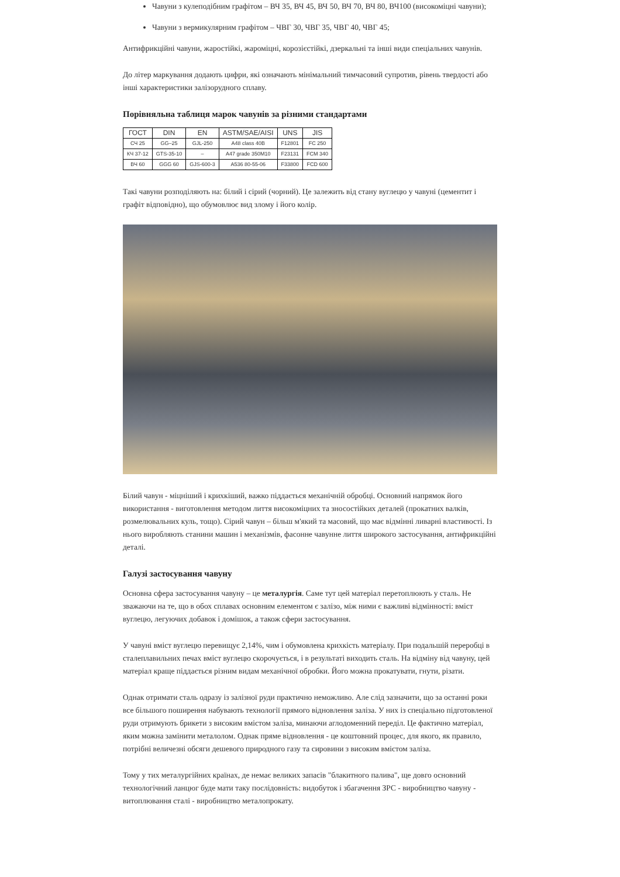Чавуни з кулеподібним графітом – ВЧ 35, ВЧ 45, ВЧ 50, ВЧ 70, ВЧ 80, ВЧ100 (високоміцні чавуни);
Чавуни з вермикулярним графітом – ЧВГ 30, ЧВГ 35, ЧВГ 40, ЧВГ 45;
Антифрикційні чавуни, жаростійкі, жароміцні, корозієстійкі, дзеркальні та інші види спеціальних чавунів.
До літер маркування додають цифри, які означають мінімальний тимчасовий супротив, рівень твердості або інші характеристики залізорудного сплаву.
Порівняльна таблиця марок чавунів за різними стандартами
| ГОСТ | DIN | EN | ASTM/SAE/AISI | UNS | JIS |
| --- | --- | --- | --- | --- | --- |
| СЧ 25 | GG–25 | GJL-250 | A48 class 40B | F12801 | FC 250 |
| КЧ 37-12 | GTS-35-10 | – | A47 grade 350M10 | F23131 | FCM 340 |
| ВЧ 60 | GGG 60 | GJS-600-3 | A536 80-55-06 | F33800 | FCD 600 |
Такі чавуни розподіляють на: білий і сірий (чорний). Це залежить від стану вуглецю у чавуні (цементит і графіт відповідно), що обумовлює вид злому і його колір.
Білий чавун - міцніший і крихкіший, важко піддається механічній обробці. Основний напрямок його використання - виготовлення методом лиття високоміцних та зносостійких деталей (прокатних валків, розмелювальних куль, тощо). Сірий чавун – більш м'який та масовий, що має відмінні ливарні властивості. Із нього виробляють станини машин і механізмів, фасонне чавунне лиття широкого застосування, антифрикційні деталі.
Галузі застосування чавуну
Основна сфера застосування чавуну – це металургія. Саме тут цей матеріал перетоплюють у сталь. Не зважаючи на те, що в обох сплавах основним елементом є залізо, між ними є важливі відмінності: вміст вуглецю, легуючих добавок і домішок, а також сфери застосування.
У чавуні вміст вуглецю перевищує 2,14%, чим і обумовлена крихкість матеріалу. При подальшій переробці в сталеплавильних печах вміст вуглецю скорочується, і в результаті виходить сталь. На відміну від чавуну, цей матеріал краще піддається різним видам механічної обробки. Його можна прокатувати, гнути, різати.
Однак отримати сталь одразу із залізної руди практично неможливо. Але слід зазначити, що за останні роки все більшого поширення набувають технології прямого відновлення заліза. У них із спеціально підготовленої руди отримують брикети з високим вмістом заліза, минаючи аглодоменний переділ. Це фактично матеріал, яким можна замінити металолом. Однак пряме відновлення - це коштовний процес, для якого, як правило, потрібні величезні обсяги дешевого природного газу та сировини з високим вмістом заліза.
Тому у тих металургійних країнах, де немає великих запасів "блакитного палива", ще довго основний технологічний ланцюг буде мати таку послідовність: видобуток і збагачення ЗРС - виробництво чавуну - витоплювання сталі - виробництво металопрокату.